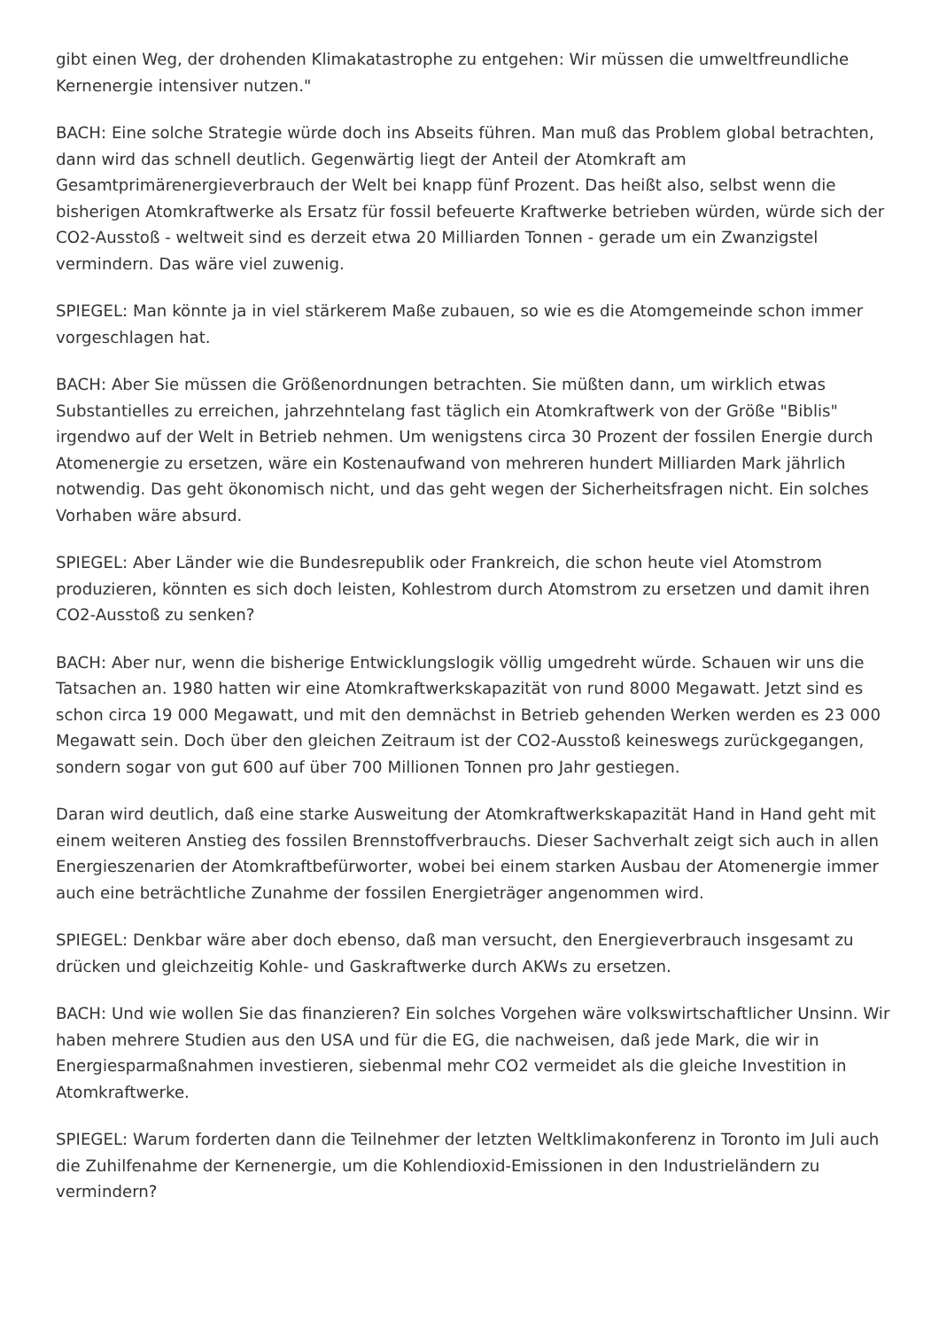gibt einen Weg, der drohenden Klimakatastrophe zu entgehen: Wir müssen die umweltfreundliche Kernenergie intensiver nutzen."
BACH: Eine solche Strategie würde doch ins Abseits führen. Man muß das Problem global betrachten, dann wird das schnell deutlich. Gegenwärtig liegt der Anteil der Atomkraft am Gesamtprimärenergieverbrauch der Welt bei knapp fünf Prozent. Das heißt also, selbst wenn die bisherigen Atomkraftwerke als Ersatz für fossil befeuerte Kraftwerke betrieben würden, würde sich der CO2-Ausstoß - weltweit sind es derzeit etwa 20 Milliarden Tonnen - gerade um ein Zwanzigstel vermindern. Das wäre viel zuwenig.
SPIEGEL: Man könnte ja in viel stärkerem Maße zubauen, so wie es die Atomgemeinde schon immer vorgeschlagen hat.
BACH: Aber Sie müssen die Größenordnungen betrachten. Sie müßten dann, um wirklich etwas Substantielles zu erreichen, jahrzehntelang fast täglich ein Atomkraftwerk von der Größe "Biblis" irgendwo auf der Welt in Betrieb nehmen. Um wenigstens circa 30 Prozent der fossilen Energie durch Atomenergie zu ersetzen, wäre ein Kostenaufwand von mehreren hundert Milliarden Mark jährlich notwendig. Das geht ökonomisch nicht, und das geht wegen der Sicherheitsfragen nicht. Ein solches Vorhaben wäre absurd.
SPIEGEL: Aber Länder wie die Bundesrepublik oder Frankreich, die schon heute viel Atomstrom produzieren, könnten es sich doch leisten, Kohlestrom durch Atomstrom zu ersetzen und damit ihren CO2-Ausstoß zu senken?
BACH: Aber nur, wenn die bisherige Entwicklungslogik völlig umgedreht würde. Schauen wir uns die Tatsachen an. 1980 hatten wir eine Atomkraftwerkskapazität von rund 8000 Megawatt. Jetzt sind es schon circa 19 000 Megawatt, und mit den demnächst in Betrieb gehenden Werken werden es 23 000 Megawatt sein. Doch über den gleichen Zeitraum ist der CO2-Ausstoß keineswegs zurückgegangen, sondern sogar von gut 600 auf über 700 Millionen Tonnen pro Jahr gestiegen.
Daran wird deutlich, daß eine starke Ausweitung der Atomkraftwerkskapazität Hand in Hand geht mit einem weiteren Anstieg des fossilen Brennstoffverbrauchs. Dieser Sachverhalt zeigt sich auch in allen Energieszenarien der Atomkraftbefürworter, wobei bei einem starken Ausbau der Atomenergie immer auch eine beträchtliche Zunahme der fossilen Energieträger angenommen wird.
SPIEGEL: Denkbar wäre aber doch ebenso, daß man versucht, den Energieverbrauch insgesamt zu drücken und gleichzeitig Kohle- und Gaskraftwerke durch AKWs zu ersetzen.
BACH: Und wie wollen Sie das finanzieren? Ein solches Vorgehen wäre volkswirtschaftlicher Unsinn. Wir haben mehrere Studien aus den USA und für die EG, die nachweisen, daß jede Mark, die wir in Energiesparmaßnahmen investieren, siebenmal mehr CO2 vermeidet als die gleiche Investition in Atomkraftwerke.
SPIEGEL: Warum forderten dann die Teilnehmer der letzten Weltklimakonferenz in Toronto im Juli auch die Zuhilfenahme der Kernenergie, um die Kohlendioxid-Emissionen in den Industrieländern zu vermindern?